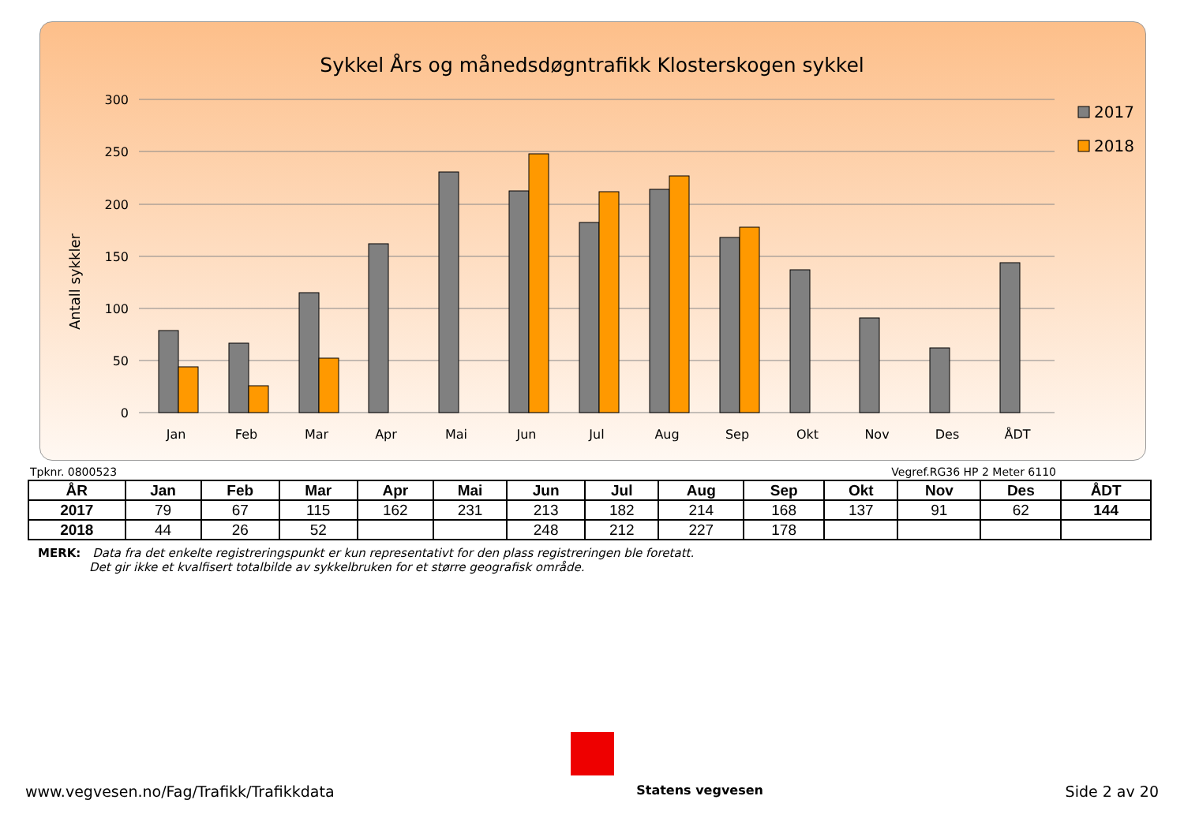Antall sykkler
300
250
200
150
100
50
0
Jan
Feb
Mar
Apr
Mai
Jun
Jul
Aug
Sep
Okt
Nov
Des
ÅDT
2017
2018
Sykkel Års og månedsdøgntrafikk Klosterskogen sykkel
Tpknr. 0800523 Vegref.RG36 HP 2 Meter 6110
| ÅR | Jan | Feb | Mar | Apr | Mai | Jun | Jul | Aug | Sep | Okt | Nov | Des | ÅDT |
| --- | --- | --- | --- | --- | --- | --- | --- | --- | --- | --- | --- | --- | --- |
| 2017 | 79 | 67 | 115 | 162 | 231 | 213 | 182 | 214 | 168 | 137 | 91 | 62 | 144 |
| 2018 | 44 | 26 | 52 | | | 248 | 212 | 227 | 178 | | | | |
MERK: Data fra det enkelte registreringspunkt er kun representativt for den plass registreringen ble foretatt.
Det gir ikke et kvalfisert totalbilde av sykkelbruken for et større geografisk område.
www.vegvesen.no/Fag/Trafikk/Trafikkdata Statens vegvesen Side 2 av 20